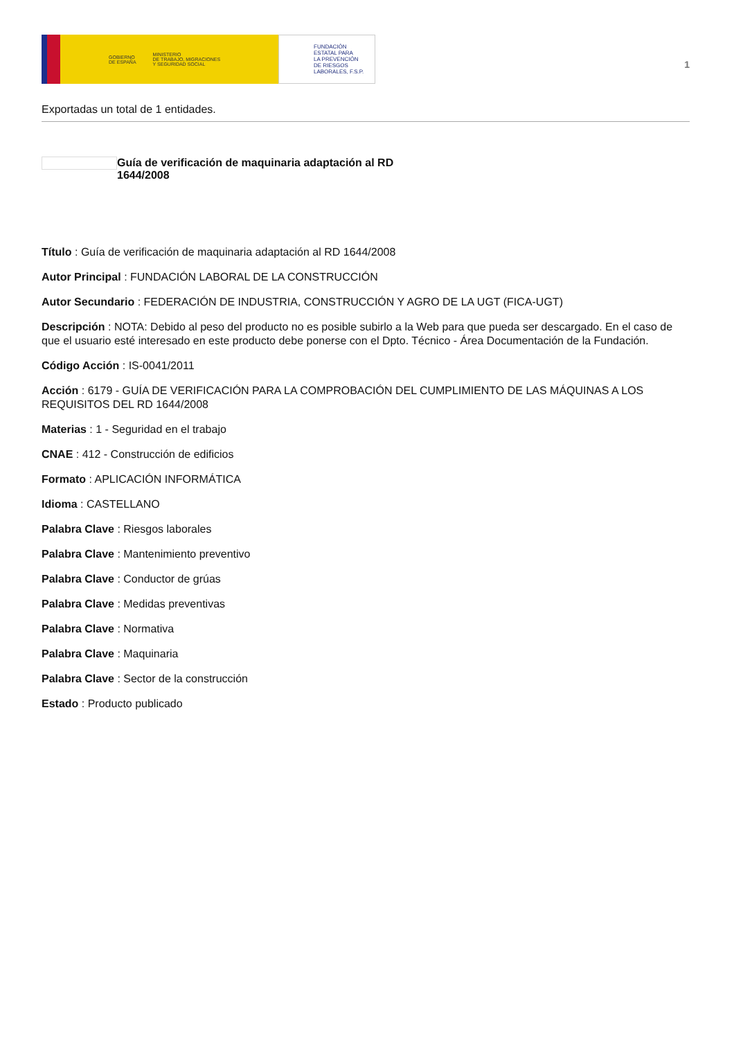GOBIERNO
DE ESPAÑA MINISTERIO
DE TRABAJO, MIGRACIONES
Y SEGURIDAD SOCIAL
FUNDACIÓN
ESTATAL PARA
LA PREVENCIÓN
DE RIESGOS
LABORALES, F.S.P.
1
Exportadas un total de 1 entidades.
Guía de verificación de maquinaria adaptación al RD 1644/2008
Título : Guía de verificación de maquinaria adaptación al RD 1644/2008
Autor Principal : FUNDACIÓN LABORAL DE LA CONSTRUCCIÓN
Autor Secundario : FEDERACIÓN DE INDUSTRIA, CONSTRUCCIÓN Y AGRO DE LA UGT (FICA-UGT)
Descripción : NOTA: Debido al peso del producto no es posible subirlo a la Web para que pueda ser descargado. En el caso de que el usuario esté interesado en este producto debe ponerse con el Dpto. Técnico - Área Documentación de la Fundación.
Código Acción : IS-0041/2011
Acción : 6179 - GUÍA DE VERIFICACIÓN PARA LA COMPROBACIÓN DEL CUMPLIMIENTO DE LAS MÁQUINAS A LOS REQUISITOS DEL RD 1644/2008
Materias : 1 - Seguridad en el trabajo
CNAE : 412 - Construcción de edificios
Formato : APLICACIÓN INFORMÁTICA
Idioma : CASTELLANO
Palabra Clave : Riesgos laborales
Palabra Clave : Mantenimiento preventivo
Palabra Clave : Conductor de grúas
Palabra Clave : Medidas preventivas
Palabra Clave : Normativa
Palabra Clave : Maquinaria
Palabra Clave : Sector de la construcción
Estado : Producto publicado